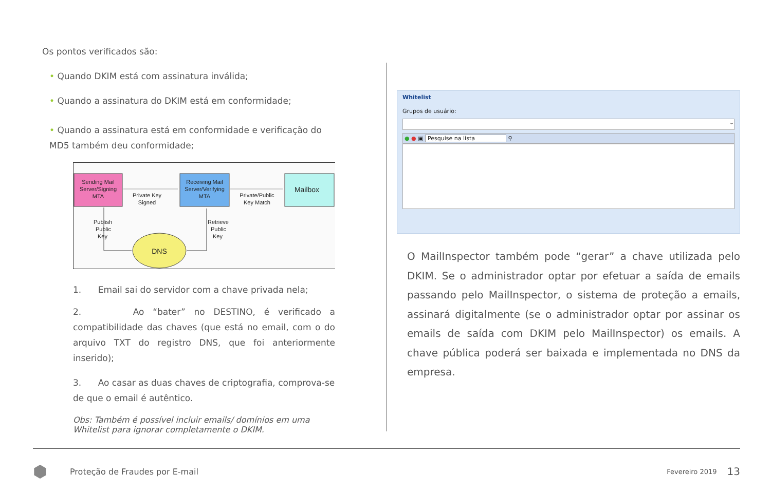Os pontos verificados são:
• Quando DKIM está com assinatura inválida;
• Quando a assinatura do DKIM está em conformidade;
• Quando a assinatura está em conformidade e verificação do MD5 também deu conformidade;
Sending Mail
Server/Signing
MTA
Receiving Mail
Server/Verifying
MTA
Mailbox
Private Key
Signed
Private/Public
Key Match
DNS
Publish
Public
Key
Retrieve
Public
Key
1. Email sai do servidor com a chave privada nela;
2. Ao “bater” no DESTINO, é verificado a compatibilidade das chaves (que está no email, com o do arquivo TXT do registro DNS, que foi anteriormente inserido);
3. Ao casar as duas chaves de criptografia, comprova-se de que o email é autêntico.
Obs: Também é possível incluir emails/ domínios em uma Whitelist para ignorar completamente o DKIM.
Whitelist
Grupos de usuário:
⌄
● ● ▣ Pesquise na lista ⚲
O MailInspector também pode “gerar” a chave utilizada pelo DKIM. Se o administrador optar por efetuar a saída de emails passando pelo MailInspector, o sistema de proteção a emails, assinará digitalmente (se o administrador optar por assinar os emails de saída com DKIM pelo MailInspector) os emails. A chave pública poderá ser baixada e implementada no DNS da empresa.
⬢ Proteção de Fraudes por E-mail Fevereiro 2019 13